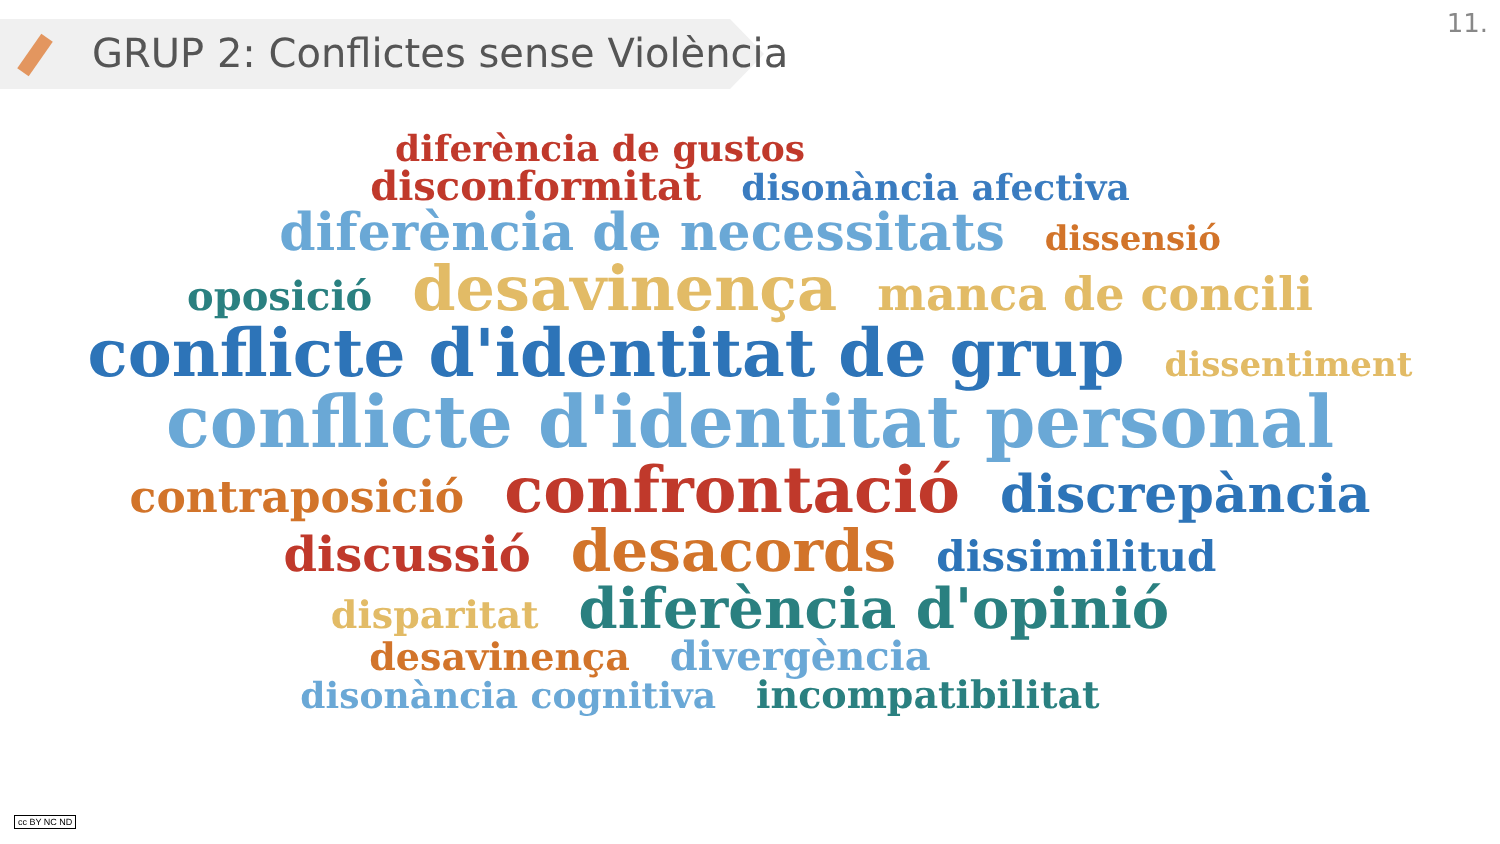GRUP 2: Conflictes sense Violència 11.
diferència de gustos
disconformitat disonància afectiva
diferència de necessitats dissensió
oposició desavinença manca de concili
conflicte d'identitat de grup dissentiment
conflicte d'identitat personal
contraposició confrontació discrepància
discussió desacords dissimilitud
disparitat diferència d'opinió
desavinença divergència
disonància cognitiva incompatibilitat
cc BY NC ND